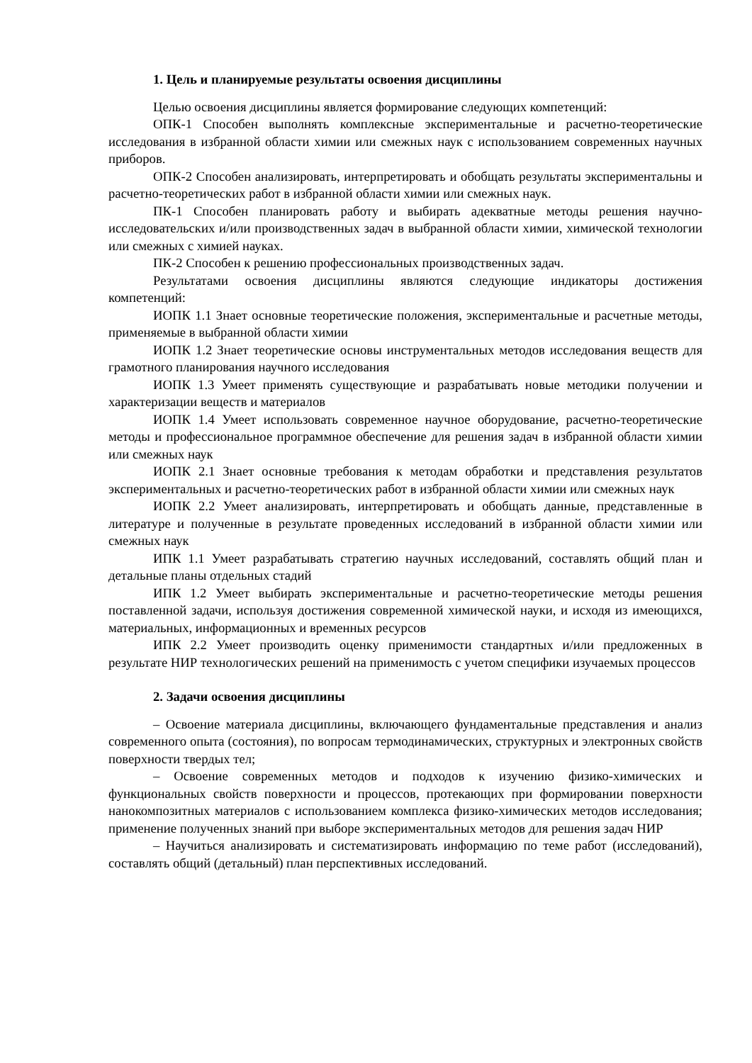1. Цель и планируемые результаты освоения дисциплины
Целью освоения дисциплины является формирование следующих компетенций:
ОПК-1 Способен выполнять комплексные экспериментальные и расчетно-теоретические исследования в избранной области химии или смежных наук с использованием современных научных приборов.
ОПК-2 Способен анализировать, интерпретировать и обобщать результаты экспериментальны и расчетно-теоретических работ в избранной области химии или смежных наук.
ПК-1 Способен планировать работу и выбирать адекватные методы решения научно-исследовательских и/или производственных задач в выбранной области химии, химической технологии или смежных с химией науках.
ПК-2 Способен к решению профессиональных производственных задач.
Результатами освоения дисциплины являются следующие индикаторы достижения компетенций:
ИОПК 1.1 Знает основные теоретические положения, экспериментальные и расчетные методы, применяемые в выбранной области химии
ИОПК 1.2 Знает теоретические основы инструментальных методов исследования веществ для грамотного планирования научного исследования
ИОПК 1.3 Умеет применять существующие и разрабатывать новые методики получении и характеризации веществ и материалов
ИОПК 1.4 Умеет использовать современное научное оборудование, расчетно-теоретические методы и профессиональное программное обеспечение для решения задач в избранной области химии или смежных наук
ИОПК 2.1 Знает основные требования к методам обработки и представления результатов экспериментальных и расчетно-теоретических работ в избранной области химии или смежных наук
ИОПК 2.2 Умеет анализировать, интерпретировать и обобщать данные, представленные в литературе и полученные в результате проведенных исследований в избранной области химии или смежных наук
ИПК 1.1 Умеет разрабатывать стратегию научных исследований, составлять общий план и детальные планы отдельных стадий
ИПК 1.2 Умеет выбирать экспериментальные и расчетно-теоретические методы решения поставленной задачи, используя достижения современной химической науки, и исходя из имеющихся, материальных, информационных и временных ресурсов
ИПК 2.2 Умеет производить оценку применимости стандартных и/или предложенных в результате НИР технологических решений на применимость с учетом специфики изучаемых процессов
2. Задачи освоения дисциплины
– Освоение материала дисциплины, включающего фундаментальные представления и анализ современного опыта (состояния), по вопросам термодинамических, структурных и электронных свойств поверхности твердых тел;
– Освоение современных методов и подходов к изучению физико-химических и функциональных свойств поверхности и процессов, протекающих при формировании поверхности нанокомпозитных материалов с использованием комплекса физико-химических методов исследования; применение полученных знаний при выборе экспериментальных методов для решения задач НИР
– Научиться анализировать и систематизировать информацию по теме работ (исследований), составлять общий (детальный) план перспективных исследований.